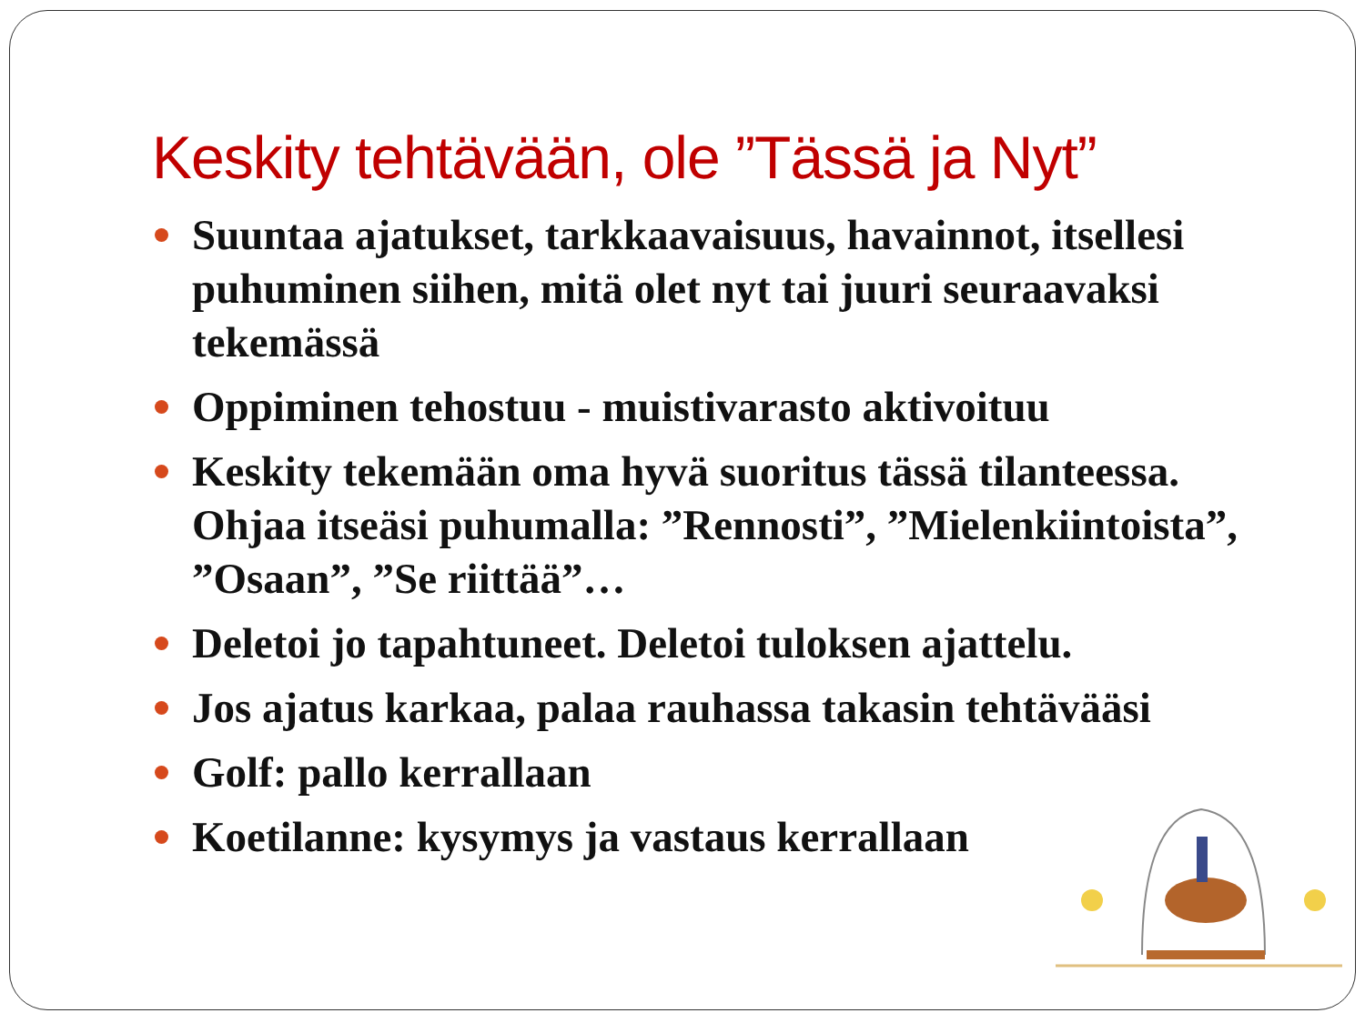Keskity tehtävään, ole ”Tässä ja Nyt”
Suuntaa ajatukset, tarkkaavaisuus, havainnot, itsellesi puhuminen siihen, mitä olet nyt tai juuri seuraavaksi tekemässä
Oppiminen tehostuu - muistivarasto aktivoituu
Keskity tekemään oma hyvä suoritus tässä tilanteessa. Ohjaa itseäsi puhumalla: ”Rennosti”, ”Mielenkiintoista”, ”Osaan”, ”Se riittää”…
Deletoi jo tapahtuneet. Deletoi tuloksen ajattelu.
Jos ajatus karkaa, palaa rauhassa takasin tehtävääsi
Golf: pallo kerrallaan
Koetilanne: kysymys ja vastaus kerrallaan